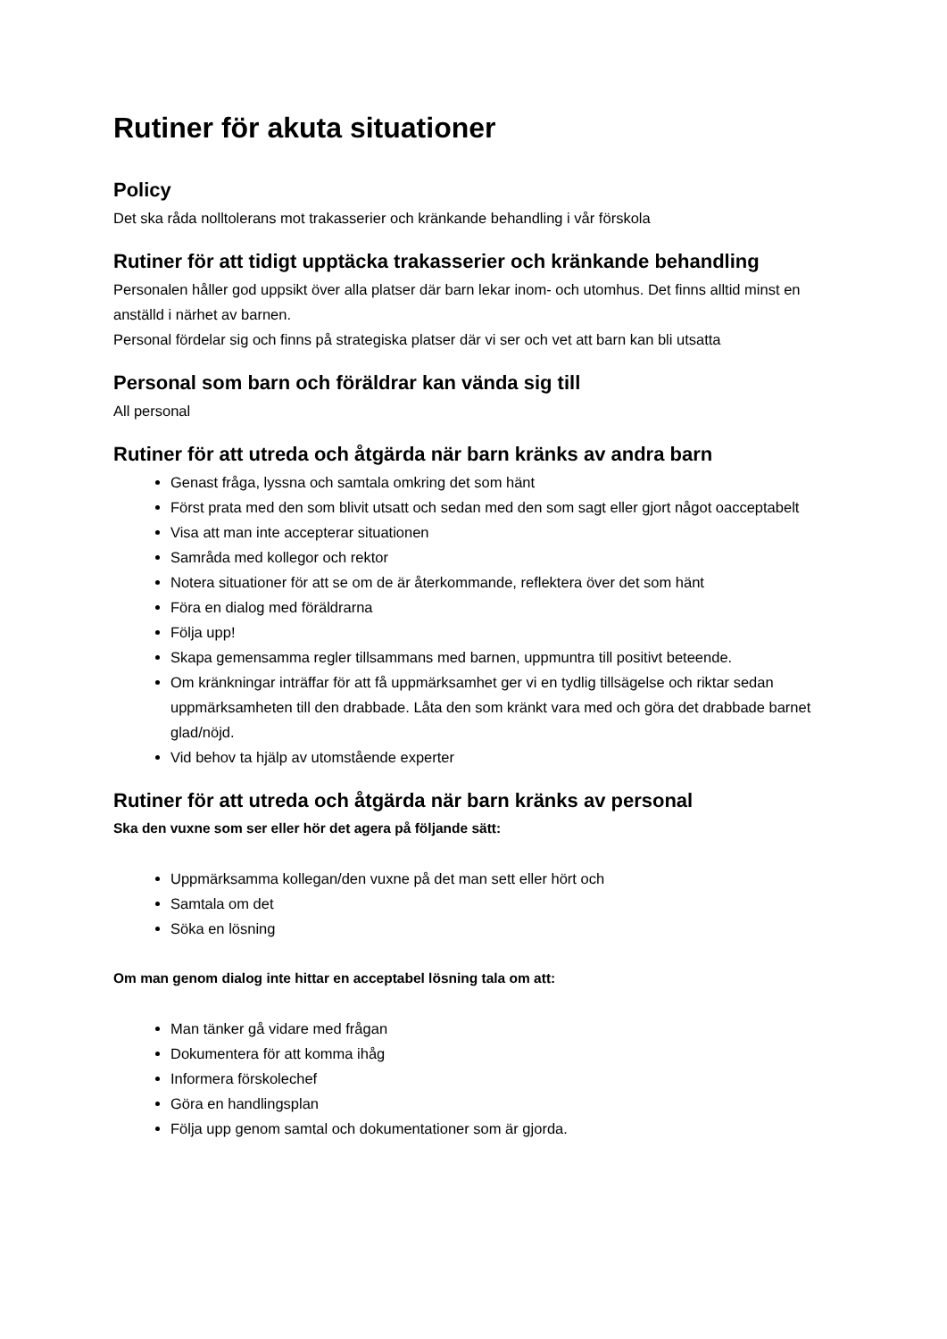Rutiner för akuta situationer
Policy
Det ska råda nolltolerans mot trakasserier och kränkande behandling i vår förskola
Rutiner för att tidigt upptäcka trakasserier och kränkande behandling
Personalen håller god uppsikt över alla platser där barn lekar inom- och utomhus. Det finns alltid minst en anställd i närhet av barnen.
Personal fördelar sig och finns på strategiska platser där vi ser och vet att barn kan bli utsatta
Personal som barn och föräldrar kan vända sig till
All personal
Rutiner för att utreda och åtgärda när barn kränks av andra barn
Genast fråga, lyssna och samtala omkring det som hänt
Först prata med den som blivit utsatt och sedan med den som sagt eller gjort något oacceptabelt
Visa att man inte accepterar situationen
Samråda med kollegor och rektor
Notera situationer för att se om de är återkommande, reflektera över det som hänt
Föra en dialog med föräldrarna
Följa upp!
Skapa gemensamma regler tillsammans med barnen, uppmuntra till positivt beteende.
Om kränkningar inträffar för att få uppmärksamhet ger vi en tydlig tillsägelse och riktar sedan uppmärksamheten till den drabbade. Låta den som kränkt vara med och göra det drabbade barnet glad/nöjd.
Vid behov ta hjälp av utomstående experter
Rutiner för att utreda och åtgärda när barn kränks av personal
Ska den vuxne som ser eller hör det agera på följande sätt:
Uppmärksamma kollegan/den vuxne på det man sett eller hört och
Samtala om det
Söka en lösning
Om man genom dialog inte hittar en acceptabel lösning tala om att:
Man tänker gå vidare med frågan
Dokumentera för att komma ihåg
Informera förskolechef
Göra en handlingsplan
Följa upp genom samtal och dokumentationer som är gjorda.